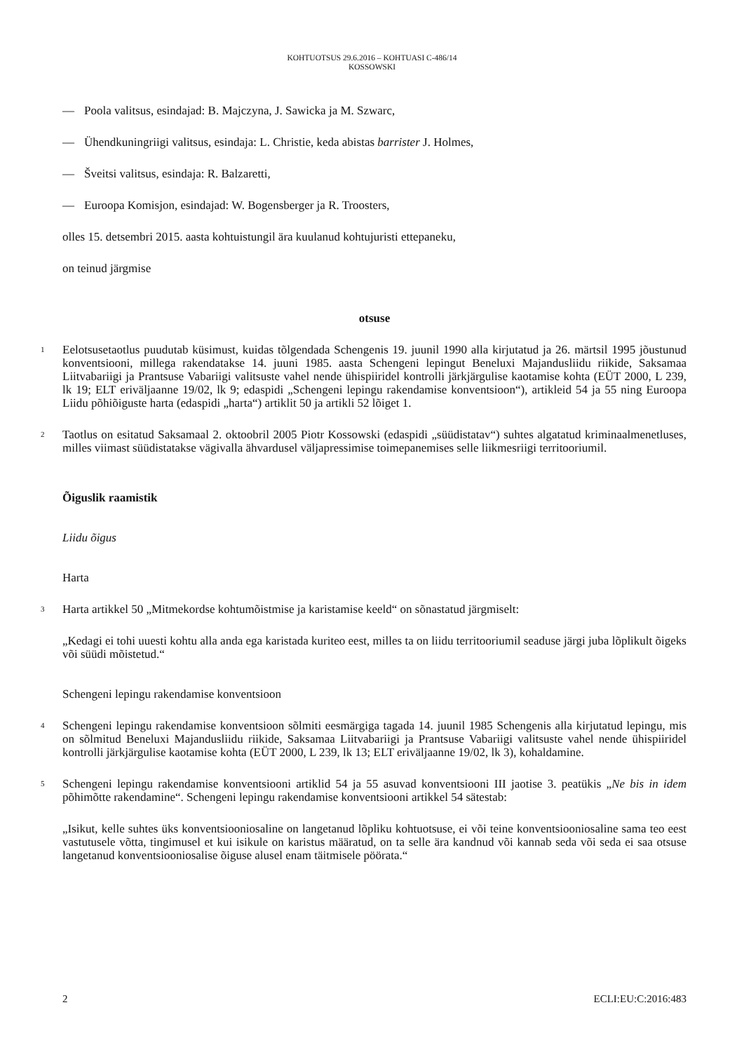KOHTUOTSUS 29.6.2016 – KOHTUASI C-486/14
KOSSOWSKI
— Poola valitsus, esindajad: B. Majczyna, J. Sawicka ja M. Szwarc,
— Ühendkuningriigi valitsus, esindaja: L. Christie, keda abistas barrister J. Holmes,
— Šveitsi valitsus, esindaja: R. Balzaretti,
— Euroopa Komisjon, esindajad: W. Bogensberger ja R. Troosters,
olles 15. detsembri 2015. aasta kohtuistungil ära kuulanud kohtujuristi ettepaneku,
on teinud järgmise
otsuse
1
Eelotsusetaotlus puudutab küsimust, kuidas tõlgendada Schengenis 19. juunil 1990 alla kirjutatud ja 26. märtsil 1995 jõustunud konventsiooni, millega rakendatakse 14. juuni 1985. aasta Schengeni lepingut Beneluxi Majandusliidu riikide, Saksamaa Liitvabariigi ja Prantsuse Vabariigi valitsuste vahel nende ühispiiridel kontrolli järkjärgulise kaotamise kohta (EÜT 2000, L 239, lk 19; ELT eriväljaanne 19/02, lk 9; edaspidi „Schengeni lepingu rakendamise konventsioon“), artikleid 54 ja 55 ning Euroopa Liidu põhiõiguste harta (edaspidi „harta“) artiklit 50 ja artikli 52 lõiget 1.
2
Taotlus on esitatud Saksamaal 2. oktoobril 2005 Piotr Kossowski (edaspidi „süüdistatav“) suhtes algatatud kriminaalmenetluses, milles viimast süüdistatakse vägivalla ähvardusel väljapressimise toimepanemises selle liikmesriigi territooriumil.
Õiguslik raamistik
Liidu õigus
Harta
3
Harta artikkel 50 „Mitmekordse kohtumõistmise ja karistamise keeld“ on sõnastatud järgmiselt:
„Kedagi ei tohi uuesti kohtu alla anda ega karistada kuriteo eest, milles ta on liidu territooriumil seaduse järgi juba lõplikult õigeks või süüdi mõistetud.“
Schengeni lepingu rakendamise konventsioon
4
Schengeni lepingu rakendamise konventsioon sõlmiti eesmärgiga tagada 14. juunil 1985 Schengenis alla kirjutatud lepingu, mis on sõlmitud Beneluxi Majandusliidu riikide, Saksamaa Liitvabariigi ja Prantsuse Vabariigi valitsuste vahel nende ühispiiridel kontrolli järkjärgulise kaotamise kohta (EÜT 2000, L 239, lk 13; ELT eriväljaanne 19/02, lk 3), kohaldamine.
5
Schengeni lepingu rakendamise konventsiooni artiklid 54 ja 55 asuvad konventsiooni III jaotise 3. peatükis „Ne bis in idem põhimõtte rakendamine“. Schengeni lepingu rakendamise konventsiooni artikkel 54 sätestab:
„Isikut, kelle suhtes üks konventsiooniosaline on langetanud lõpliku kohtuotsuse, ei või teine konventsiooniosaline sama teo eest vastutusele võtta, tingimusel et kui isikule on karistus määratud, on ta selle ära kandnud või kannab seda või seda ei saa otsuse langetanud konventsiooniosalise õiguse alusel enam täitmisele pöörata.“
2 ECLI:EU:C:2016:483